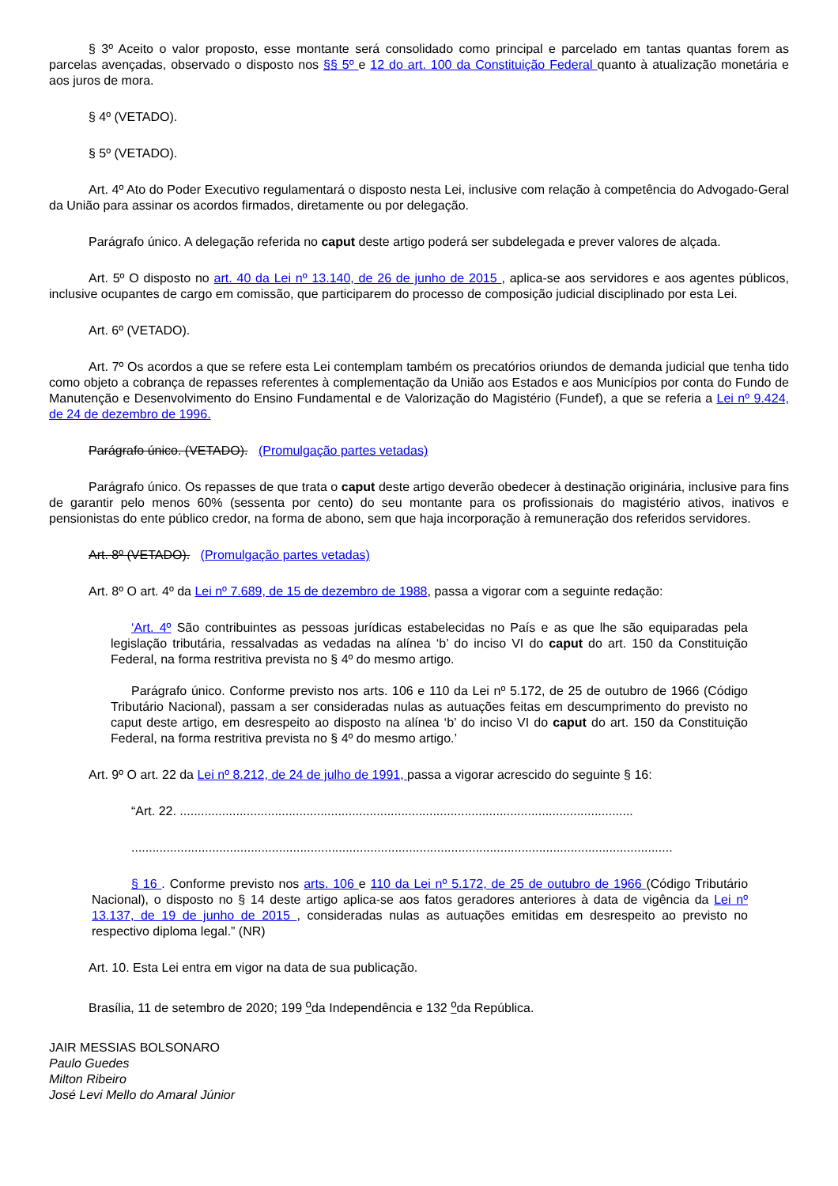§ 3º Aceito o valor proposto, esse montante será consolidado como principal e parcelado em tantas quantas forem as parcelas avençadas, observado o disposto nos §§ 5º e 12 do art. 100 da Constituição Federal quanto à atualização monetária e aos juros de mora.
§ 4º (VETADO).
§ 5º (VETADO).
Art. 4º Ato do Poder Executivo regulamentará o disposto nesta Lei, inclusive com relação à competência do Advogado-Geral da União para assinar os acordos firmados, diretamente ou por delegação.
Parágrafo único. A delegação referida no caput deste artigo poderá ser subdelegada e prever valores de alçada.
Art. 5º O disposto no art. 40 da Lei nº 13.140, de 26 de junho de 2015 , aplica-se aos servidores e aos agentes públicos, inclusive ocupantes de cargo em comissão, que participarem do processo de composição judicial disciplinado por esta Lei.
Art. 6º (VETADO).
Art. 7º Os acordos a que se refere esta Lei contemplam também os precatórios oriundos de demanda judicial que tenha tido como objeto a cobrança de repasses referentes à complementação da União aos Estados e aos Municípios por conta do Fundo de Manutenção e Desenvolvimento do Ensino Fundamental e de Valorização do Magistério (Fundef), a que se referia a Lei nº 9.424, de 24 de dezembro de 1996.
Parágrafo único. (VETADO). (Promulgação partes vetadas)
Parágrafo único. Os repasses de que trata o caput deste artigo deverão obedecer à destinação originária, inclusive para fins de garantir pelo menos 60% (sessenta por cento) do seu montante para os profissionais do magistério ativos, inativos e pensionistas do ente público credor, na forma de abono, sem que haja incorporação à remuneração dos referidos servidores.
Art. 8º (VETADO). (Promulgação partes vetadas)
Art. 8º O art. 4º da Lei nº 7.689, de 15 de dezembro de 1988, passa a vigorar com a seguinte redação:
‘Art. 4º São contribuintes as pessoas jurídicas estabelecidas no País e as que lhe são equiparadas pela legislação tributária, ressalvadas as vedadas na alínea ‘b’ do inciso VI do caput do art. 150 da Constituição Federal, na forma restritiva prevista no § 4º do mesmo artigo.
Parágrafo único. Conforme previsto nos arts. 106 e 110 da Lei nº 5.172, de 25 de outubro de 1966 (Código Tributário Nacional), passam a ser consideradas nulas as autuações feitas em descumprimento do previsto no caput deste artigo, em desrespeito ao disposto na alínea ‘b’ do inciso VI do caput do art. 150 da Constituição Federal, na forma restritiva prevista no § 4º do mesmo artigo.’
Art. 9º O art. 22 da Lei nº 8.212, de 24 de julho de 1991, passa a vigorar acrescido do seguinte § 16:
“Art. 22. .................................................................................................................................
..........................................................................................................................................................
§ 16 . Conforme previsto nos arts. 106 e 110 da Lei nº 5.172, de 25 de outubro de 1966 (Código Tributário Nacional), o disposto no § 14 deste artigo aplica-se aos fatos geradores anteriores à data de vigência da Lei nº 13.137, de 19 de junho de 2015 , consideradas nulas as autuações emitidas em desrespeito ao previsto no respectivo diploma legal.” (NR)
Art. 10. Esta Lei entra em vigor na data de sua publicação.
Brasília, 11 de setembro de 2020; 199 <sup>o</sup>da Independência e 132 <sup>o</sup>da República.
JAIR MESSIAS BOLSONARO
Paulo Guedes
Milton Ribeiro
José Levi Mello do Amaral Júnior